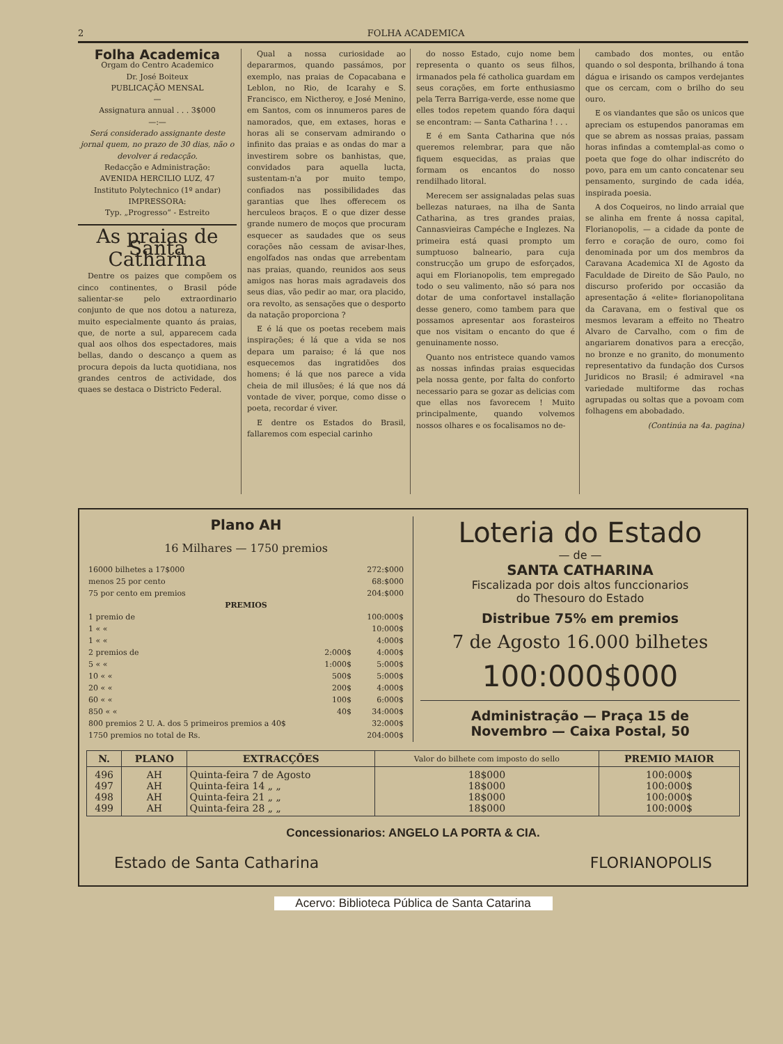2 FOLHA ACADEMICA
Folha Academica
Orgam do Centro Academico
Dr. José Boiteux
PUBLICAÇÃO MENSAL
—
Assignatura annual . . . 3$000
—:—
Será considerado assignante deste jornal quem, no prazo de 30 dias, não o devolver á redacção.
Redacção e Administração:
AVENIDA HERCILIO LUZ, 47
Instituto Polytechnico (1º andar)
IMPRESSORA:
Typ. „Progresso“ - Estreito
As praias de Santa Catharina
Dentre os paizes que compõem os cinco continentes, o Brasil póde salientar-se pelo extraordinario conjunto de que nos dotou a natureza, muito especialmente quanto ás praias, que, de norte a sul, apparecem cada qual aos olhos dos espectadores, mais bellas, dando o descanço a quem as procura depois da lucta quotidiana, nos grandes centros de actividade, dos quaes se destaca o Districto Federal.
Qual a nossa curiosidade ao depararmos, quando passámos, por exemplo, nas praias de Copacabana e Leblon, no Rio, de Icarahy e S. Francisco, em Nictheroy, e José Menino, em Santos, com os innumeros pares de namorados, que, em extases, horas e horas ali se conservam admirando o infinito das praias e as ondas do mar a investirem sobre os banhistas, que, convidados para aquella lucta, sustentam-n'a por muito tempo, confiados nas possibilidades das garantias que lhes offerecem os herculeos braços. E o que dizer desse grande numero de moços que procuram esquecer as saudades que os seus corações não cessam de avisar-lhes, engolfados nas ondas que arrebentam nas praias, quando, reunidos aos seus amigos nas horas mais agradaveis dos seus dias, vão pedir ao mar, ora placido, ora revolto, as sensações que o desporto da natação proporciona ?
E é lá que os poetas recebem mais inspirações; é lá que a vida se nos depara um paraiso; é lá que nos esquecemos das ingratidões dos homens; é lá que nos parece a vida cheia de mil illusões; é lá que nos dá vontade de viver, porque, como disse o poeta, recordar é viver.
E dentre os Estados do Brasil, fallaremos com especial carinho
do nosso Estado, cujo nome bem representa o quanto os seus filhos, irmanados pela fé catholica guardam em seus corações, em forte enthusiasmo pela Terra Barriga-verde, esse nome que elles todos repetem quando fóra daqui se encontram: — Santa Catharina ! . . .
E é em Santa Catharina que nós queremos relembrar, para que não fiquem esquecidas, as praias que formam os encantos do nosso rendilhado litoral.
Merecem ser assignaladas pelas suas bellezas naturaes, na ilha de Santa Catharina, as tres grandes praias, Cannasvieiras Campéche e Inglezes. Na primeira está quasi prompto um sumptuoso balneario, para cuja construcção um grupo de esforçados, aqui em Florianopolis, tem empregado todo o seu valimento, não só para nos dotar de uma confortavel installação desse genero, como tambem para que possamos apresentar aos forasteiros que nos visitam o encanto do que é genuinamente nosso.
Quanto nos entristece quando vamos as nossas infindas praias esquecidas pela nossa gente, por falta do conforto necessario para se gozar as delicias com que ellas nos favorecem ! Muito principalmente, quando volvemos nossos olhares e os focalisamos no de-
cambado dos montes, ou então quando o sol desponta, brilhando á tona dágua e irisando os campos verdejantes que os cercam, com o brilho do seu ouro.
E os viandantes que são os unicos que apreciam os estupendos panoramas em que se abrem as nossas praias, passam horas infindas a comtemplal-as como o poeta que foge do olhar indiscréto do povo, para em um canto concatenar seu pensamento, surgindo de cada idéa, inspirada poesia.
A dos Coqueiros, no lindo arraial que se alinha em frente á nossa capital, Florianopolis, — a cidade da ponte de ferro e coração de ouro, como foi denominada por um dos membros da Caravana Academica XI de Agosto da Faculdade de Direito de São Paulo, no discurso proferido por occasião da apresentação á «elite» florianopolitana da Caravana, em o festival que os mesmos levaram a effeito no Theatro Alvaro de Carvalho, com o fim de angariarem donativos para a erecção, no bronze e no granito, do monumento representativo da fundação dos Cursos Juridicos no Brasil; é admiravel «na variedade multiforme das rochas agrupadas ou soltas que a povoam com folhagens em abobadado.
(Continúa na 4a. pagina)
Plano AH
16 Milhares — 1750 premios
| 16000 bilhetes a 17$000 | | | 272:$000 |
| menos 25 por cento | | | 68:$000 |
| 75 por cento em premios | | | 204:$000 |
| PREMIOS | | | |
| 1 premio de | | | 100:000$ |
| 1 « « | | | 10:000$ |
| 1 « « | | | 4:000$ |
| 2 premios de | | 2:000$ | 4:000$ |
| 5 « « | | 1:000$ | 5:000$ |
| 10 « « | | 500$ | 5:000$ |
| 20 « « | | 200$ | 4:000$ |
| 60 « « | | 100$ | 6:000$ |
| 850 « « | | 40$ | 34:000$ |
| 800 premios 2 U. A. dos 5 primeiros premios a 40$ | | | 32:000$ |
| 1750 premios no total de Rs. | | | 204:000$ |
Loteria do Estado
— de —
SANTA CATHARINA
Fiscalizada por dois altos funccionarios
do Thesouro do Estado
Distribue 75% em premios
7 de Agosto 16.000 bilhetes
100:000$000
Administração — Praça 15 de
Novembro — Caixa Postal, 50
| N. | PLANO | EXTRACÇÕES | Valor do bilhete com imposto do sello | PREMIO MAIOR |
| --- | --- | --- | --- | --- |
| 496 497 498 499 | AH AH AH AH | Quinta-feira 7 de Agosto Quinta-feira 14 „ „ Quinta-feira 21 „ „ Quinta-feira 28 „ „ | 18$000 18$000 18$000 18$000 | 100:000$ 100:000$ 100:000$ 100:000$ |
Concessionarios: ANGELO LA PORTA & CIA.
Estado de Santa Catharina FLORIANOPOLIS
Acervo: Biblioteca Pública de Santa Catarina